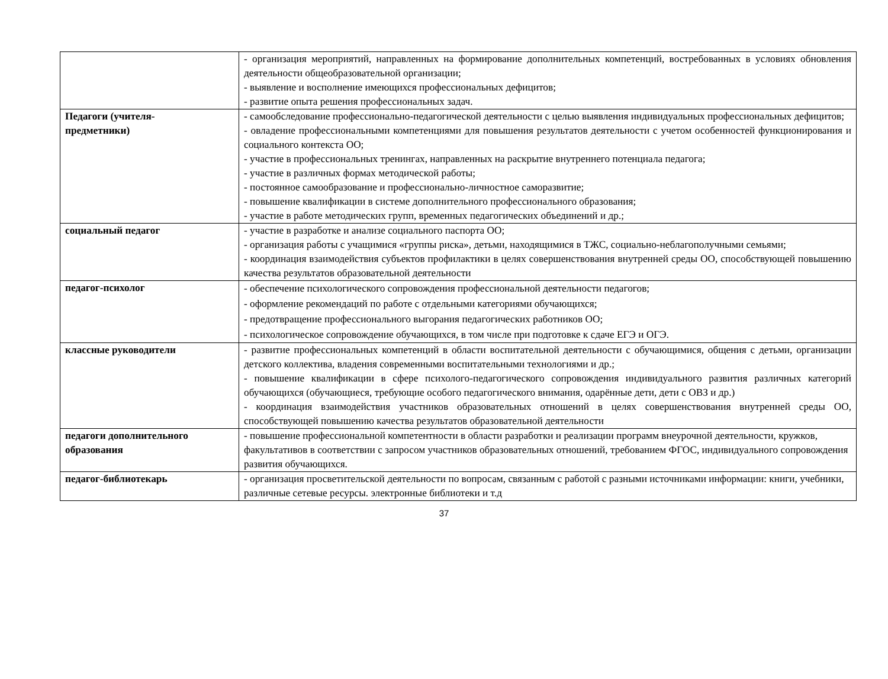| | - организация мероприятий, направленных на формирование дополнительных компетенций, востребованных в условиях обновления деятельности общеобразовательной организации; - выявление и восполнение имеющихся профессиональных дефицитов; - развитие опыта решения профессиональных задач. |
| Педагоги (учителя- предметники) | - самообследование профессионально-педагогической деятельности с целью выявления индивидуальных профессиональных дефицитов; - овладение профессиональными компетенциями для повышения результатов деятельности с учетом особенностей функционирования и социального контекста ОО; - участие в профессиональных тренингах, направленных на раскрытие внутреннего потенциала педагога; - участие в различных формах методической работы; - постоянное самообразование и профессионально-личностное саморазвитие; - повышение квалификации в системе дополнительного профессионального образования; - участие в работе методических групп, временных педагогических объединений и др.; |
| социальный педагог | - участие в разработке и анализе социального паспорта ОО; - организация работы с учащимися «группы риска», детьми, находящимися в ТЖС, социально-неблагополучными семьями; - координация взаимодействия субъектов профилактики в целях совершенствования внутренней среды ОО, способствующей повышению качества результатов образовательной деятельности |
| педагог-психолог | - обеспечение психологического сопровождения профессиональной деятельности педагогов; - оформление рекомендаций по работе с отдельными категориями обучающихся; - предотвращение профессионального выгорания педагогических работников ОО; - психологическое сопровождение обучающихся, в том числе при подготовке к сдаче ЕГЭ и ОГЭ. |
| классные руководители | - развитие профессиональных компетенций в области воспитательной деятельности с обучающимися, общения с детьми, организации детского коллектива, владения современными воспитательными технологиями и др.; - повышение квалификации в сфере психолого-педагогического сопровождения индивидуального развития различных категорий обучающихся (обучающиеся, требующие особого педагогического внимания, одарённые дети, дети с ОВЗ и др.) - координация взаимодействия участников образовательных отношений в целях совершенствования внутренней среды ОО, способствующей повышению качества результатов образовательной деятельности |
| педагоги дополнительного образования | - повышение профессиональной компетентности в области разработки и реализации программ внеурочной деятельности, кружков, факультативов в соответствии с запросом участников образовательных отношений, требованием ФГОС, индивидуального сопровождения развития обучающихся. |
| педагог-библиотекарь | - организация просветительской деятельности по вопросам, связанным с работой с разными источниками информации: книги, учебники, различные сетевые ресурсы. электронные библиотеки и т.д |
37